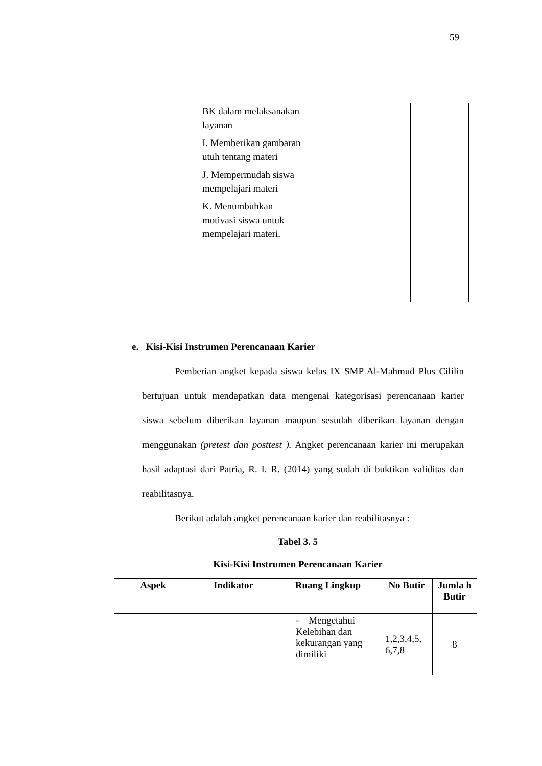59
| | | BK dalam melaksanakan layanan I. Memberikan gambaran utuh tentang materi J. Mempermudah siswa mempelajari materi K. Menumbuhkan motivasi siswa untuk mempelajari materi. | | |
e. Kisi-Kisi Instrumen Perencanaan Karier
Pemberian angket kepada siswa kelas IX SMP Al-Mahmud Plus Cililin bertujuan untuk mendapatkan data mengenai kategorisasi perencanaan karier siswa sebelum diberikan layanan maupun sesudah diberikan layanan dengan menggunakan (pretest dan posttest ). Angket perencanaan karier ini merupakan hasil adaptasi dari Patria, R. I. R. (2014) yang sudah di buktikan validitas dan reabilitasnya.
Berikut adalah angket perencanaan karier dan reabilitasnya :
Tabel 3. 5
Kisi-Kisi Instrumen Perencanaan Karier
| Aspek | Indikator | Ruang Lingkup | No Butir | Jumla h Butir |
| --- | --- | --- | --- | --- |
| | | - Mengetahui Kelebihan dan kekurangan yang dimiliki | 1,2,3,4,5, 6,7,8 | 8 |